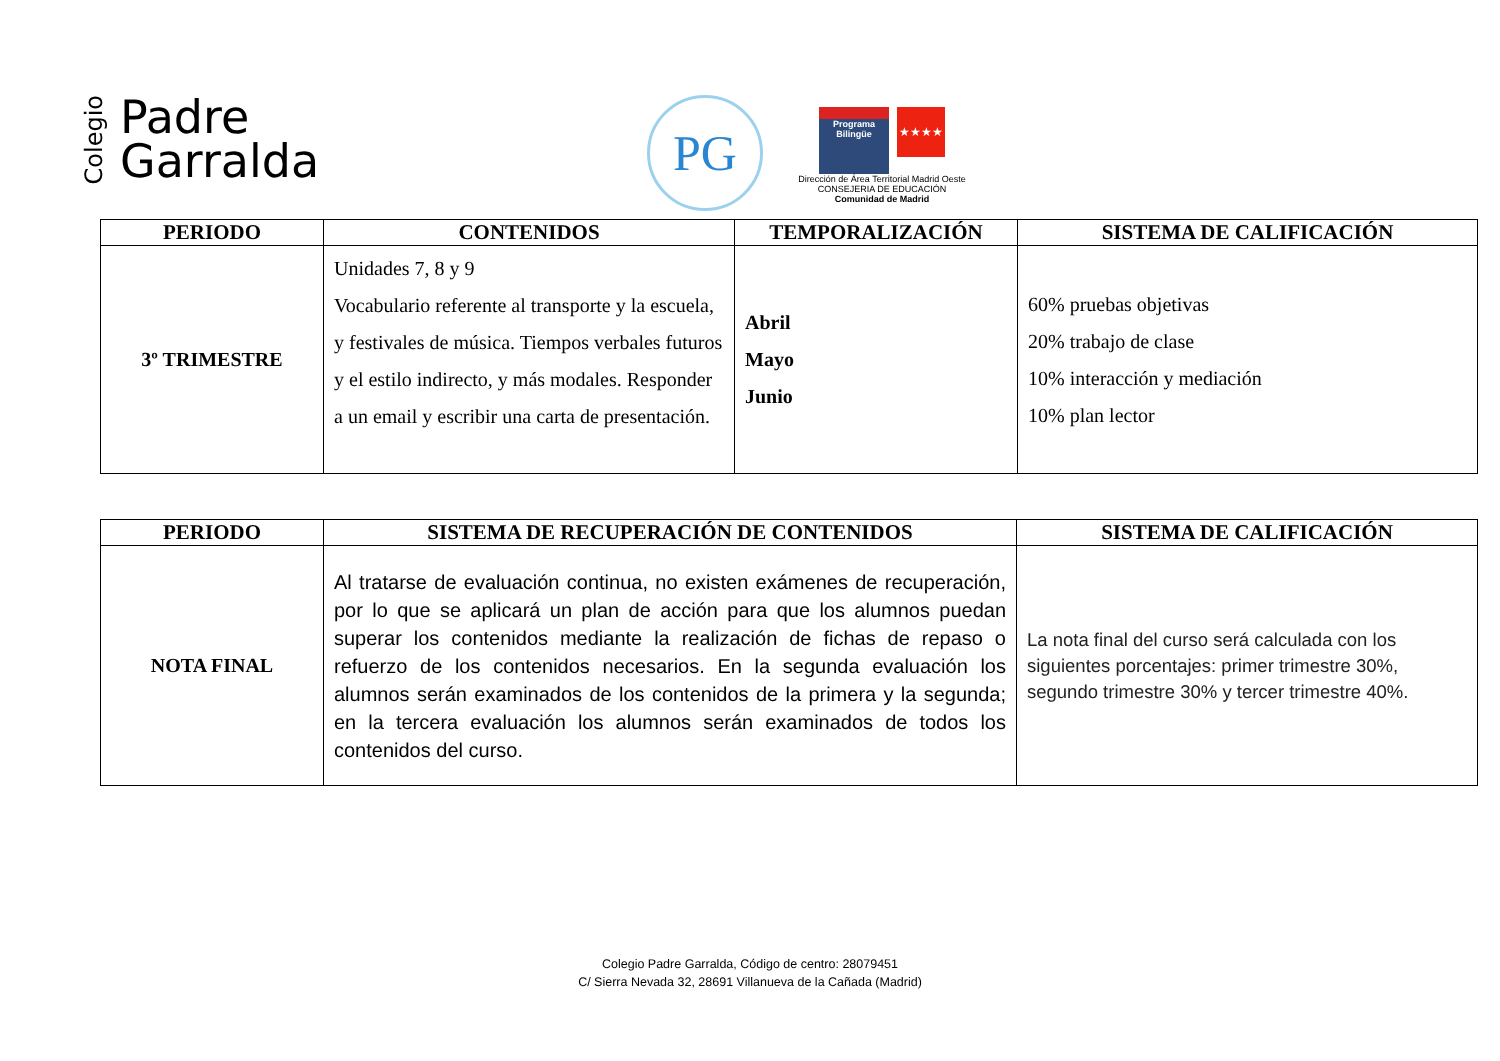Colegio
Padre
Garralda
PG
Programa Bilingüe ★★★★
Dirección de Área Territorial Madrid Oeste
CONSEJERIA DE EDUCACIÓN
Comunidad de Madrid
| PERIODO | CONTENIDOS | TEMPORALIZACIÓN | SISTEMA DE CALIFICACIÓN |
| --- | --- | --- | --- |
| 3º TRIMESTRE | Unidades 7, 8 y 9 Vocabulario referente al transporte y la escuela, y festivales de música. Tiempos verbales futuros y el estilo indirecto, y más modales. Responder a un email y escribir una carta de presentación. | Abril Mayo Junio | 60% pruebas objetivas 20% trabajo de clase 10% interacción y mediación 10% plan lector |
| PERIODO | SISTEMA DE RECUPERACIÓN DE CONTENIDOS | SISTEMA DE CALIFICACIÓN |
| --- | --- | --- |
| NOTA FINAL | Al tratarse de evaluación continua, no existen exámenes de recuperación, por lo que se aplicará un plan de acción para que los alumnos puedan superar los contenidos mediante la realización de fichas de repaso o refuerzo de los contenidos necesarios. En la segunda evaluación los alumnos serán examinados de los contenidos de la primera y la segunda; en la tercera evaluación los alumnos serán examinados de todos los contenidos del curso. | La nota final del curso será calculada con los siguientes porcentajes: primer trimestre 30%, segundo trimestre 30% y tercer trimestre 40%. |
Colegio Padre Garralda, Código de centro: 28079451
C/ Sierra Nevada 32, 28691 Villanueva de la Cañada (Madrid)